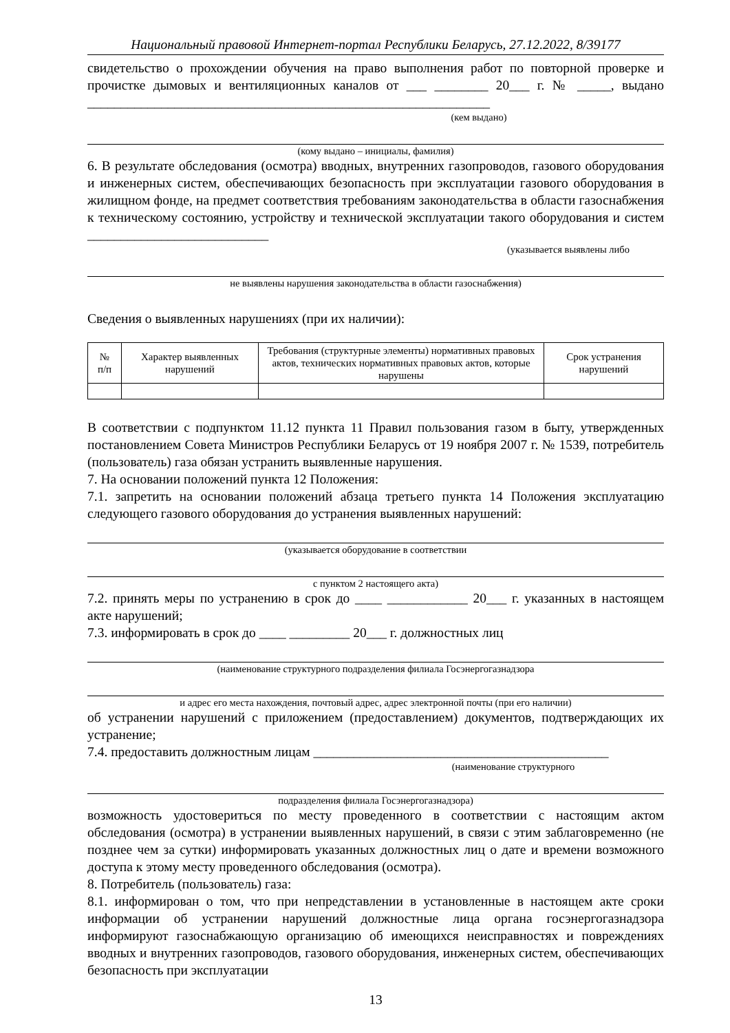Национальный правовой Интернет-портал Республики Беларусь, 27.12.2022, 8/39177
свидетельство о прохождении обучения на право выполнения работ по повторной проверке и прочистке дымовых и вентиляционных каналов от ___ ________ 20___ г. № _____, выдано ____________________________________________________________
(кем выдано)
(кому выдано – инициалы, фамилия)
6. В результате обследования (осмотра) вводных, внутренних газопроводов, газового оборудования и инженерных систем, обеспечивающих безопасность при эксплуатации газового оборудования в жилищном фонде, на предмет соответствия требованиям законодательства в области газоснабжения к техническому состоянию, устройству и технической эксплуатации такого оборудования и систем ___________________________
(указывается выявлены либо
не выявлены нарушения законодательства в области газоснабжения)
Сведения о выявленных нарушениях (при их наличии):
| № п/п | Характер выявленных нарушений | Требования (структурные элементы) нормативных правовых актов, технических нормативных правовых актов, которые нарушены | Срок устранения нарушений |
| --- | --- | --- | --- |
В соответствии с подпунктом 11.12 пункта 11 Правил пользования газом в быту, утвержденных постановлением Совета Министров Республики Беларусь от 19 ноября 2007 г. № 1539, потребитель (пользователь) газа обязан устранить выявленные нарушения.
7. На основании положений пункта 12 Положения:
7.1. запретить на основании положений абзаца третьего пункта 14 Положения эксплуатацию следующего газового оборудования до устранения выявленных нарушений:
(указывается оборудование в соответствии
с пунктом 2 настоящего акта)
7.2. принять меры по устранению в срок до ____ ____________ 20___ г. указанных в настоящем акте нарушений;
7.3. информировать в срок до ____ _________ 20___ г. должностных лиц
(наименование структурного подразделения филиала Госэнергогазнадзора
и адрес его места нахождения, почтовый адрес, адрес электронной почты (при его наличии)
об устранении нарушений с приложением (предоставлением) документов, подтверждающих их устранение;
7.4. предоставить должностным лицам ____________________________________________
(наименование структурного
подразделения филиала Госэнергогазнадзора)
возможность удостовериться по месту проведенного в соответствии с настоящим актом обследования (осмотра) в устранении выявленных нарушений, в связи с этим заблаговременно (не позднее чем за сутки) информировать указанных должностных лиц о дате и времени возможного доступа к этому месту проведенного обследования (осмотра).
8. Потребитель (пользователь) газа:
8.1. информирован о том, что при непредставлении в установленные в настоящем акте сроки информации об устранении нарушений должностные лица органа госэнергогазнадзора информируют газоснабжающую организацию об имеющихся неисправностях и повреждениях вводных и внутренних газопроводов, газового оборудования, инженерных систем, обеспечивающих безопасность при эксплуатации
13